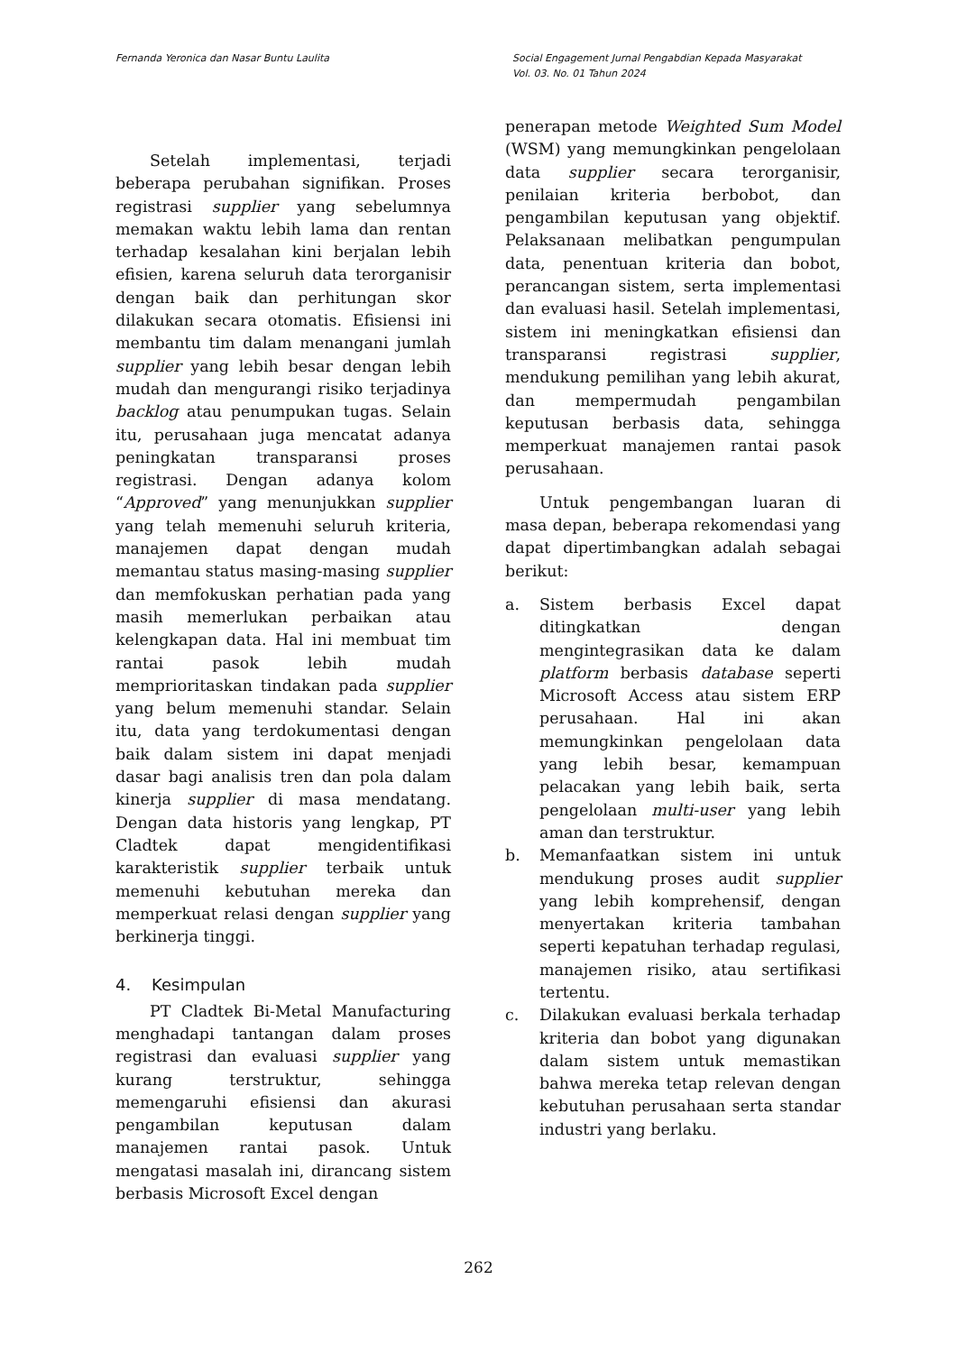Fernanda Yeronica dan Nasar Buntu Laulita
Social Engagement Jurnal Pengabdian Kepada Masyarakat
Vol. 03. No. 01 Tahun 2024
Setelah implementasi, terjadi beberapa perubahan signifikan. Proses registrasi supplier yang sebelumnya memakan waktu lebih lama dan rentan terhadap kesalahan kini berjalan lebih efisien, karena seluruh data terorganisir dengan baik dan perhitungan skor dilakukan secara otomatis. Efisiensi ini membantu tim dalam menangani jumlah supplier yang lebih besar dengan lebih mudah dan mengurangi risiko terjadinya backlog atau penumpukan tugas. Selain itu, perusahaan juga mencatat adanya peningkatan transparansi proses registrasi. Dengan adanya kolom “Approved” yang menunjukkan supplier yang telah memenuhi seluruh kriteria, manajemen dapat dengan mudah memantau status masing-masing supplier dan memfokuskan perhatian pada yang masih memerlukan perbaikan atau kelengkapan data. Hal ini membuat tim rantai pasok lebih mudah memprioritaskan tindakan pada supplier yang belum memenuhi standar. Selain itu, data yang terdokumentasi dengan baik dalam sistem ini dapat menjadi dasar bagi analisis tren dan pola dalam kinerja supplier di masa mendatang. Dengan data historis yang lengkap, PT Cladtek dapat mengidentifikasi karakteristik supplier terbaik untuk memenuhi kebutuhan mereka dan memperkuat relasi dengan supplier yang berkinerja tinggi.
4. Kesimpulan
PT Cladtek Bi-Metal Manufacturing menghadapi tantangan dalam proses registrasi dan evaluasi supplier yang kurang terstruktur, sehingga memengaruhi efisiensi dan akurasi pengambilan keputusan dalam manajemen rantai pasok. Untuk mengatasi masalah ini, dirancang sistem berbasis Microsoft Excel dengan
penerapan metode Weighted Sum Model (WSM) yang memungkinkan pengelolaan data supplier secara terorganisir, penilaian kriteria berbobot, dan pengambilan keputusan yang objektif. Pelaksanaan melibatkan pengumpulan data, penentuan kriteria dan bobot, perancangan sistem, serta implementasi dan evaluasi hasil. Setelah implementasi, sistem ini meningkatkan efisiensi dan transparansi registrasi supplier, mendukung pemilihan yang lebih akurat, dan mempermudah pengambilan keputusan berbasis data, sehingga memperkuat manajemen rantai pasok perusahaan.
Untuk pengembangan luaran di masa depan, beberapa rekomendasi yang dapat dipertimbangkan adalah sebagai berikut:
a. Sistem berbasis Excel dapat ditingkatkan dengan mengintegrasikan data ke dalam platform berbasis database seperti Microsoft Access atau sistem ERP perusahaan. Hal ini akan memungkinkan pengelolaan data yang lebih besar, kemampuan pelacakan yang lebih baik, serta pengelolaan multi-user yang lebih aman dan terstruktur.
b. Memanfaatkan sistem ini untuk mendukung proses audit supplier yang lebih komprehensif, dengan menyertakan kriteria tambahan seperti kepatuhan terhadap regulasi, manajemen risiko, atau sertifikasi tertentu.
c. Dilakukan evaluasi berkala terhadap kriteria dan bobot yang digunakan dalam sistem untuk memastikan bahwa mereka tetap relevan dengan kebutuhan perusahaan serta standar industri yang berlaku.
262